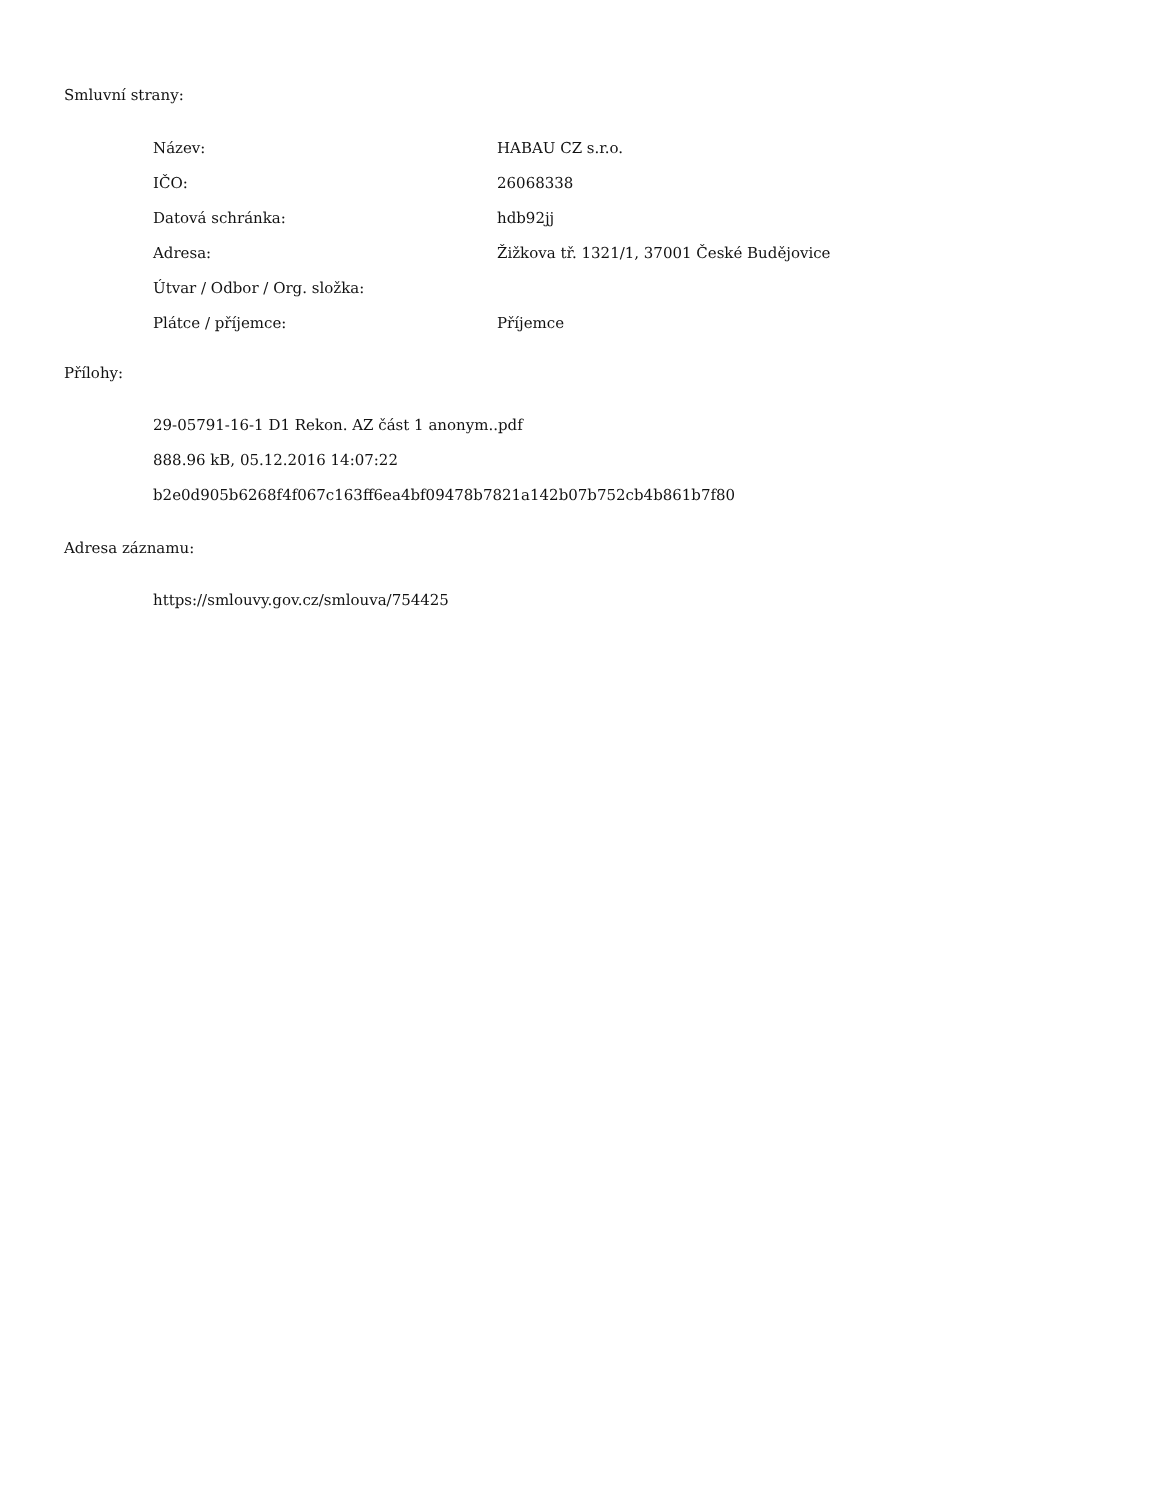Smluvní strany:
| Název: | HABAU CZ s.r.o. |
| IČO: | 26068338 |
| Datová schránka: | hdb92jj |
| Adresa: | Žižkova tř. 1321/1, 37001 České Budějovice |
| Útvar / Odbor / Org. složka: | |
| Plátce / příjemce: | Příjemce |
Přílohy:
29-05791-16-1 D1 Rekon. AZ část 1 anonym..pdf
888.96 kB, 05.12.2016 14:07:22
b2e0d905b6268f4f067c163ff6ea4bf09478b7821a142b07b752cb4b861b7f80
Adresa záznamu:
https://smlouvy.gov.cz/smlouva/754425